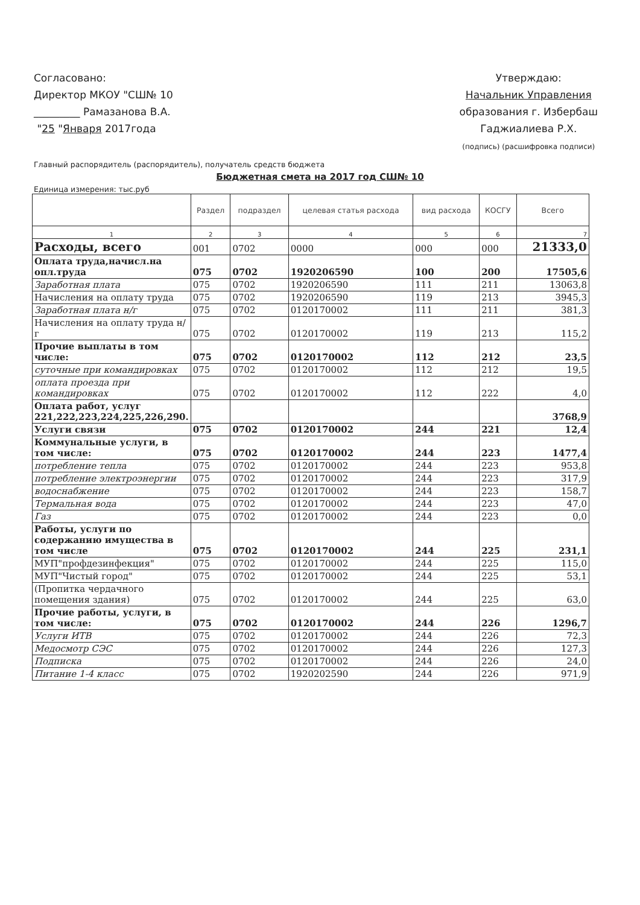Согласовано:
Директор МКОУ "СШ№ 10
_________ Рамазанова В.А.
"25 "Января 2017года
Утверждаю:
Начальник Управления
образования г. Избербаш
Гаджиалиева Р.Х.
(подпись) (расшифровка подписи)
Главный распорядитель (распорядитель), получатель средств бюджета
Бюджетная смета на 2017 год СШ№ 10
Единица измерения: тыс.руб
| | Раздел | подраздел | целевая статья расхода | вид расхода | КОСГУ | Всего |
| --- | --- | --- | --- | --- | --- | --- |
| 1 | 2 | 3 | 4 | 5 | 6 | 7 |
| Расходы, всего | 001 | 0702 | 0000 | 000 | 000 | 21333,0 |
| Оплата труда,начисл.на опл.труда | 075 | 0702 | 1920206590 | 100 | 200 | 17505,6 |
| Заработная плата | 075 | 0702 | 1920206590 | 111 | 211 | 13063,8 |
| Начисления на оплату труда | 075 | 0702 | 1920206590 | 119 | 213 | 3945,3 |
| Заработная плата н/г | 075 | 0702 | 0120170002 | 111 | 211 | 381,3 |
| Начисления на оплату труда н/г | 075 | 0702 | 0120170002 | 119 | 213 | 115,2 |
| Прочие выплаты в том числе: | 075 | 0702 | 0120170002 | 112 | 212 | 23,5 |
| суточные при командировках | 075 | 0702 | 0120170002 | 112 | 212 | 19,5 |
| оплата проезда при командировках | 075 | 0702 | 0120170002 | 112 | 222 | 4,0 |
| Оплата работ, услуг 221,222,223,224,225,226,290. | | | | | | 3768,9 |
| Услуги связи | 075 | 0702 | 0120170002 | 244 | 221 | 12,4 |
| Коммунальные услуги, в том числе: | 075 | 0702 | 0120170002 | 244 | 223 | 1477,4 |
| потребление тепла | 075 | 0702 | 0120170002 | 244 | 223 | 953,8 |
| потребление электроэнергии | 075 | 0702 | 0120170002 | 244 | 223 | 317,9 |
| водоснабжение | 075 | 0702 | 0120170002 | 244 | 223 | 158,7 |
| Термальная вода | 075 | 0702 | 0120170002 | 244 | 223 | 47,0 |
| Газ | 075 | 0702 | 0120170002 | 244 | 223 | 0,0 |
| Работы, услуги по содержанию имущества в том числе | 075 | 0702 | 0120170002 | 244 | 225 | 231,1 |
| МУП"профдезинфекция" | 075 | 0702 | 0120170002 | 244 | 225 | 115,0 |
| МУП"Чистый город" | 075 | 0702 | 0120170002 | 244 | 225 | 53,1 |
| (Пропитка чердачного помещения здания) | 075 | 0702 | 0120170002 | 244 | 225 | 63,0 |
| Прочие работы, услуги, в том числе: | 075 | 0702 | 0120170002 | 244 | 226 | 1296,7 |
| Услуги ИТВ | 075 | 0702 | 0120170002 | 244 | 226 | 72,3 |
| Медосмотр СЭС | 075 | 0702 | 0120170002 | 244 | 226 | 127,3 |
| Подписка | 075 | 0702 | 0120170002 | 244 | 226 | 24,0 |
| Питание 1-4 класс | 075 | 0702 | 1920202590 | 244 | 226 | 971,9 |